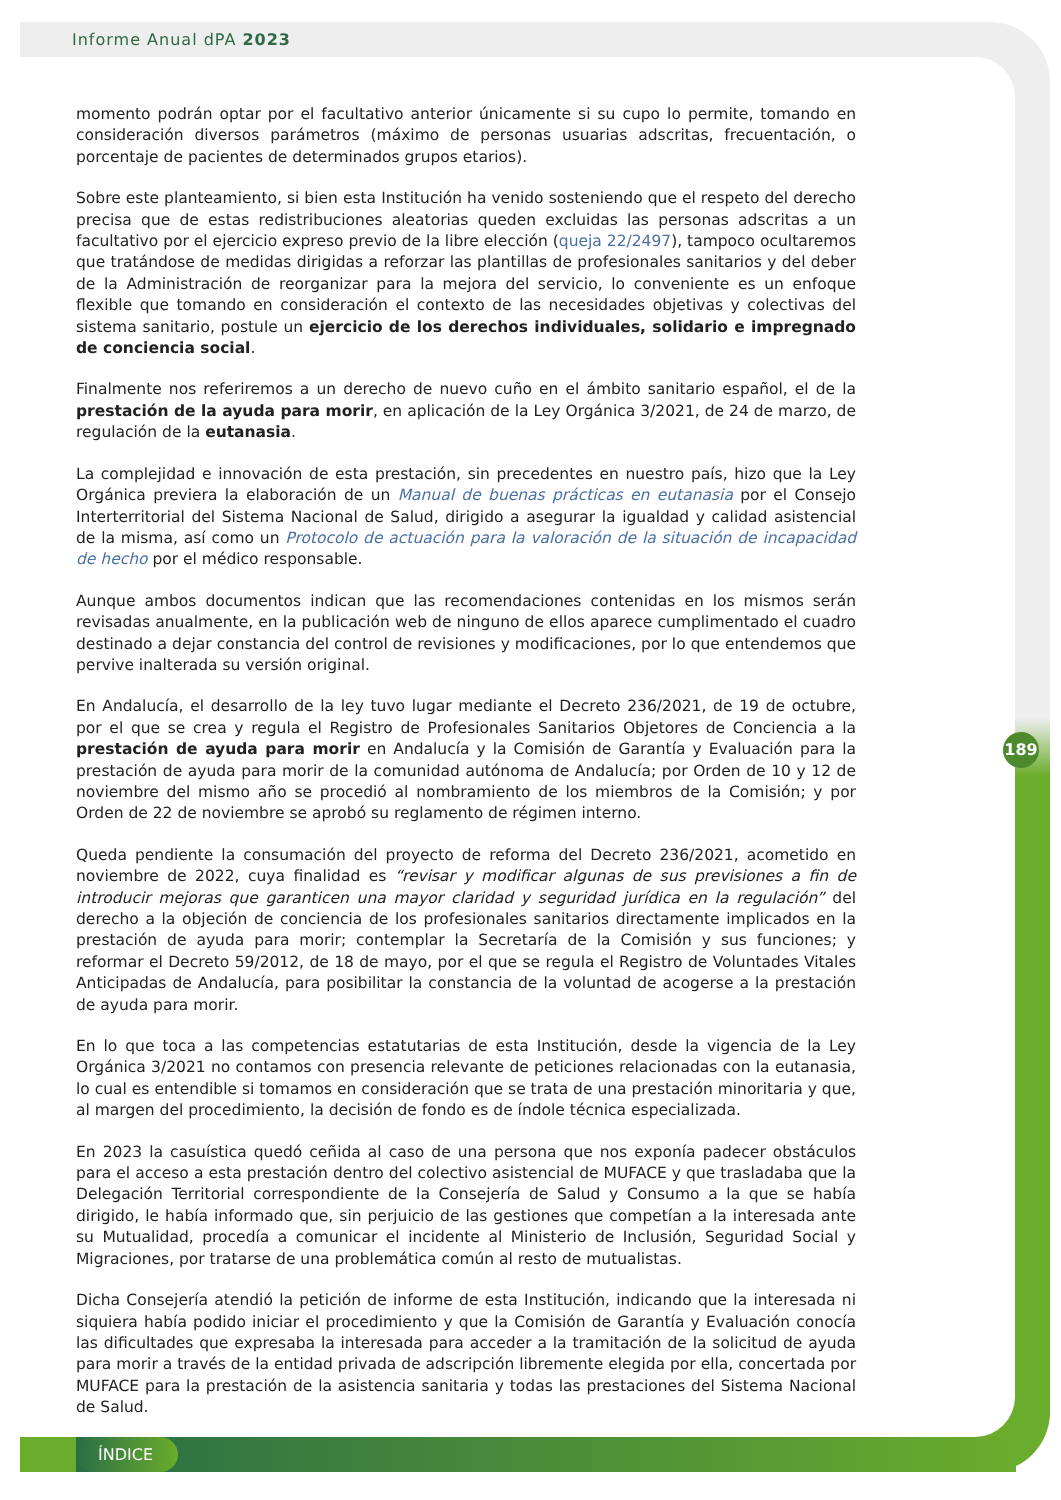Informe Anual dPA 2023
momento podrán optar por el facultativo anterior únicamente si su cupo lo permite, tomando en consideración diversos parámetros (máximo de personas usuarias adscritas, frecuentación, o porcentaje de pacientes de determinados grupos etarios).
Sobre este planteamiento, si bien esta Institución ha venido sosteniendo que el respeto del derecho precisa que de estas redistribuciones aleatorias queden excluidas las personas adscritas a un facultativo por el ejercicio expreso previo de la libre elección (queja 22/2497), tampoco ocultaremos que tratándose de medidas dirigidas a reforzar las plantillas de profesionales sanitarios y del deber de la Administración de reorganizar para la mejora del servicio, lo conveniente es un enfoque flexible que tomando en consideración el contexto de las necesidades objetivas y colectivas del sistema sanitario, postule un ejercicio de los derechos individuales, solidario e impregnado de conciencia social.
Finalmente nos referiremos a un derecho de nuevo cuño en el ámbito sanitario español, el de la prestación de la ayuda para morir, en aplicación de la Ley Orgánica 3/2021, de 24 de marzo, de regulación de la eutanasia.
La complejidad e innovación de esta prestación, sin precedentes en nuestro país, hizo que la Ley Orgánica previera la elaboración de un Manual de buenas prácticas en eutanasia por el Consejo Interterritorial del Sistema Nacional de Salud, dirigido a asegurar la igualdad y calidad asistencial de la misma, así como un Protocolo de actuación para la valoración de la situación de incapacidad de hecho por el médico responsable.
Aunque ambos documentos indican que las recomendaciones contenidas en los mismos serán revisadas anualmente, en la publicación web de ninguno de ellos aparece cumplimentado el cuadro destinado a dejar constancia del control de revisiones y modificaciones, por lo que entendemos que pervive inalterada su versión original.
En Andalucía, el desarrollo de la ley tuvo lugar mediante el Decreto 236/2021, de 19 de octubre, por el que se crea y regula el Registro de Profesionales Sanitarios Objetores de Conciencia a la prestación de ayuda para morir en Andalucía y la Comisión de Garantía y Evaluación para la prestación de ayuda para morir de la comunidad autónoma de Andalucía; por Orden de 10 y 12 de noviembre del mismo año se procedió al nombramiento de los miembros de la Comisión; y por Orden de 22 de noviembre se aprobó su reglamento de régimen interno.
Queda pendiente la consumación del proyecto de reforma del Decreto 236/2021, acometido en noviembre de 2022, cuya finalidad es “revisar y modificar algunas de sus previsiones a fin de introducir mejoras que garanticen una mayor claridad y seguridad jurídica en la regulación” del derecho a la objeción de conciencia de los profesionales sanitarios directamente implicados en la prestación de ayuda para morir; contemplar la Secretaría de la Comisión y sus funciones; y reformar el Decreto 59/2012, de 18 de mayo, por el que se regula el Registro de Voluntades Vitales Anticipadas de Andalucía, para posibilitar la constancia de la voluntad de acogerse a la prestación de ayuda para morir.
En lo que toca a las competencias estatutarias de esta Institución, desde la vigencia de la Ley Orgánica 3/2021 no contamos con presencia relevante de peticiones relacionadas con la eutanasia, lo cual es entendible si tomamos en consideración que se trata de una prestación minoritaria y que, al margen del procedimiento, la decisión de fondo es de índole técnica especializada.
En 2023 la casuística quedó ceñida al caso de una persona que nos exponía padecer obstáculos para el acceso a esta prestación dentro del colectivo asistencial de MUFACE y que trasladaba que la Delegación Territorial correspondiente de la Consejería de Salud y Consumo a la que se había dirigido, le había informado que, sin perjuicio de las gestiones que competían a la interesada ante su Mutualidad, procedía a comunicar el incidente al Ministerio de Inclusión, Seguridad Social y Migraciones, por tratarse de una problemática común al resto de mutualistas.
Dicha Consejería atendió la petición de informe de esta Institución, indicando que la interesada ni siquiera había podido iniciar el procedimiento y que la Comisión de Garantía y Evaluación conocía las dificultades que expresaba la interesada para acceder a la tramitación de la solicitud de ayuda para morir a través de la entidad privada de adscripción libremente elegida por ella, concertada por MUFACE para la prestación de la asistencia sanitaria y todas las prestaciones del Sistema Nacional de Salud.
189
ÍNDICE